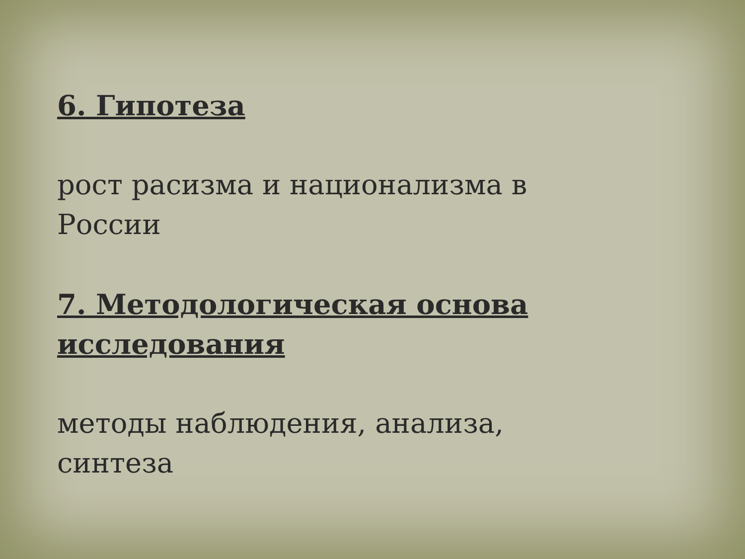6. Гипотеза
рост расизма и национализма в
России
7. Методологическая основа
исследования
методы наблюдения, анализа,
синтеза